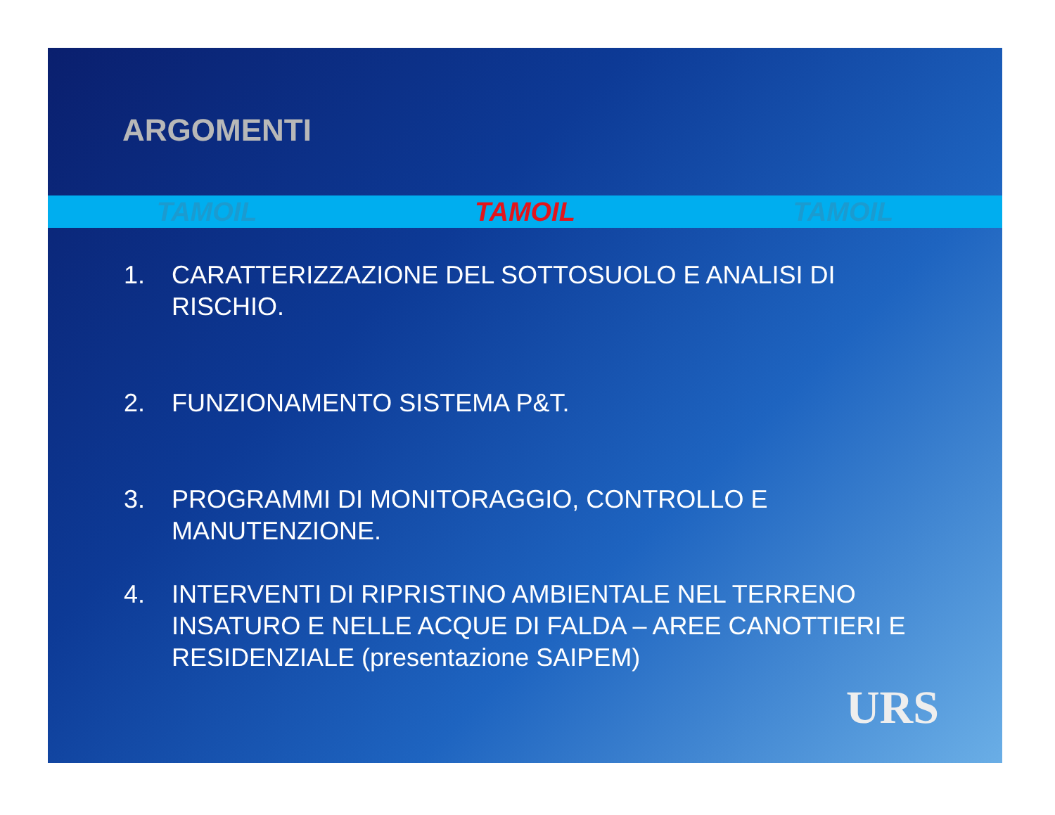ARGOMENTI
TAMOIL TAMOIL TAMOIL
1. CARATTERIZZAZIONE DEL SOTTOSUOLO E ANALISI DI RISCHIO.
2. FUNZIONAMENTO SISTEMA P&T.
3. PROGRAMMI DI MONITORAGGIO, CONTROLLO E MANUTENZIONE.
4. INTERVENTI DI RIPRISTINO AMBIENTALE NEL TERRENO INSATURO E NELLE ACQUE DI FALDA – AREE CANOTTIERI E RESIDENZIALE (presentazione SAIPEM)
URS